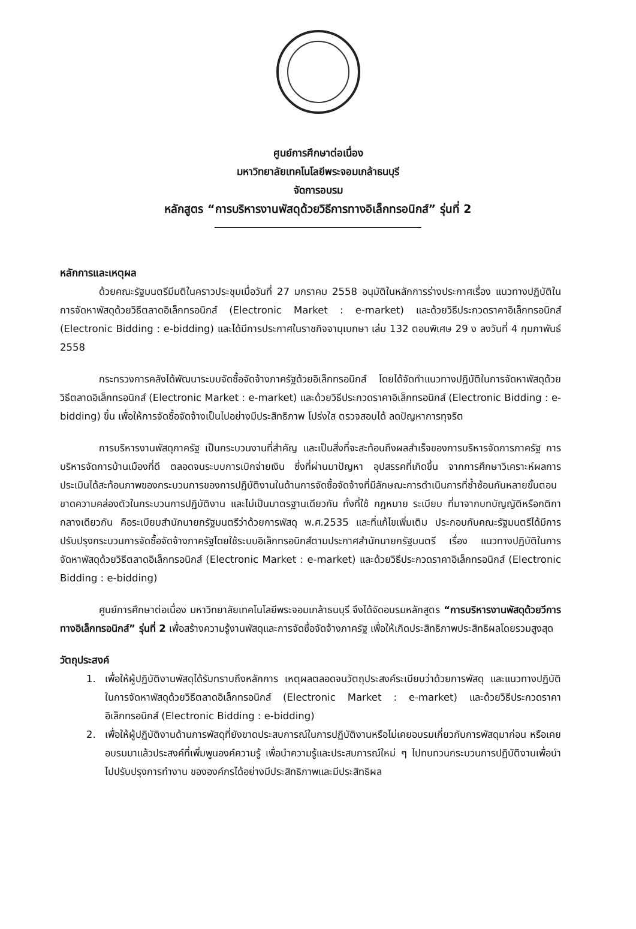ศูนย์การศึกษาต่อเนื่อง
มหาวิทยาลัยเทคโนโลยีพระจอมเกล้าธนบุรี
จัดการอบรม
หลักสูตร “การบริหารงานพัสดุด้วยวิธีการทางอิเล็กทรอนิกส์” รุ่นที่ 2
หลักการและเหตุผล
ด้วยคณะรัฐมนตรีมีมติในคราวประชุมเมื่อวันที่ 27 มกราคม 2558 อนุมัติในหลักการร่างประกาศเรื่อง แนวทางปฏิบัติในการจัดหาพัสดุด้วยวิธีตลาดอิเล็กทรอนิกส์ (Electronic Market : e-market) และด้วยวิธีประกวดราคาอิเล็กทรอนิกส์ (Electronic Bidding : e-bidding) และได้มีการประกาศในราชกิจจานุเบกษา เล่ม 132 ตอนพิเศษ 29 ง ลงวันที่ 4 กุมภาพันธ์ 2558
กระทรวงการคลังได้พัฒนาระบบจัดซื้อจัดจ้างภาครัฐด้วยอิเล็กทรอนิกส์ โดยได้จัดทำแนวทางปฏิบัติในการจัดหาพัสดุด้วยวิธีตลาดอิเล็กทรอนิกส์ (Electronic Market : e-market) และด้วยวิธีประกวดราคาอิเล็กทรอนิกส์ (Electronic Bidding : e-bidding) ขึ้น เพื่อให้การจัดซื้อจัดจ้างเป็นไปอย่างมีประสิทธิภาพ โปร่งใส ตรวจสอบได้ ลดปัญหาการทุจริต
การบริหารงานพัสดุภาครัฐ เป็นกระบวนงานที่สำคัญ และเป็นสิ่งที่จะสะท้อนถึงผลสำเร็จของการบริหารจัดการภาครัฐ การบริหารจัดการบ้านเมืองที่ดี ตลอดจนระบบการเบิกจ่ายเงิน ซึ่งที่ผ่านมาปัญหา อุปสรรคที่เกิดขึ้น จากการศึกษาวิเคราะห์ผลการประเมินได้สะท้อนภาพของกระบวนการของการปฏิบัติงานในด้านการจัดซื้อจัดจ้างที่มีลักษณะการดำเนินการที่ซ้ำซ้อนกันหลายขั้นตอน ขาดความคล่องตัวในกระบวนการปฏิบัติงาน และไม่เป็นมาตรฐานเดียวกัน ทั้งที่ใช้ กฎหมาย ระเบียบ ที่มาจากบทบัญญัติหรือกติกากลางเดียวกัน คือระเบียบสำนักนายกรัฐมนตรีว่าด้วยการพัสดุ พ.ศ.2535 และที่แก้ไขเพิ่มเติม ประกอบกับคณะรัฐมนตรีได้มีการปรับปรุงกระบวนการจัดซื้อจัดจ้างภาครัฐโดยใช้ระบบอิเล็กทรอนิกส์ตามประกาศสำนักนายกรัฐมนตรี เรื่อง แนวทางปฏิบัติในการจัดหาพัสดุด้วยวิธีตลาดอิเล็กทรอนิกส์ (Electronic Market : e-market) และด้วยวิธีประกวดราคาอิเล็กทรอนิกส์ (Electronic Bidding : e-bidding)
ศูนย์การศึกษาต่อเนื่อง มหาวิทยาลัยเทคโนโลยีพระจอมเกล้าธนบุรี จึงได้จัดอบรมหลักสูตร “การบริหารงานพัสดุด้วยวีการทางอิเล็กทรอนิกส์” รุ่นที่ 2 เพื่อสร้างความรู้งานพัสดุและการจัดซื้อจัดจ้างภาครัฐ เพื่อให้เกิดประสิทธิภาพประสิทธิผลโดยรวมสูงสุด
วัตถุประสงค์
1. เพื่อให้ผู้ปฏิบัติงานพัสดุได้รับทราบถึงหลักการ เหตุผลตลอดจนวัตถุประสงค์ระเบียบว่าด้วยการพัสดุ และแนวทางปฏิบัติในการจัดหาพัสดุด้วยวิธีตลาดอิเล็กทรอนิกส์ (Electronic Market : e-market) และด้วยวิธีประกวดราคาอิเล็กทรอนิกส์ (Electronic Bidding : e-bidding)
2. เพื่อให้ผู้ปฏิบัติงานด้านการพัสดุที่ยังขาดประสบการณ์ในการปฏิบัติงานหรือไม่เคยอบรมเกี่ยวกับการพัสดุมาก่อน หรือเคยอบรมมาแล้วประสงค์ที่เพิ่มพูนองค์ความรู้ เพื่อนำความรู้และประสบการณ์ใหม่ ๆ ไปทบทวนกระบวนการปฏิบัติงานเพื่อนำไปปรับปรุงการทำงาน ขององค์กรได้อย่างมีประสิทธิภาพและมีประสิทธิผล